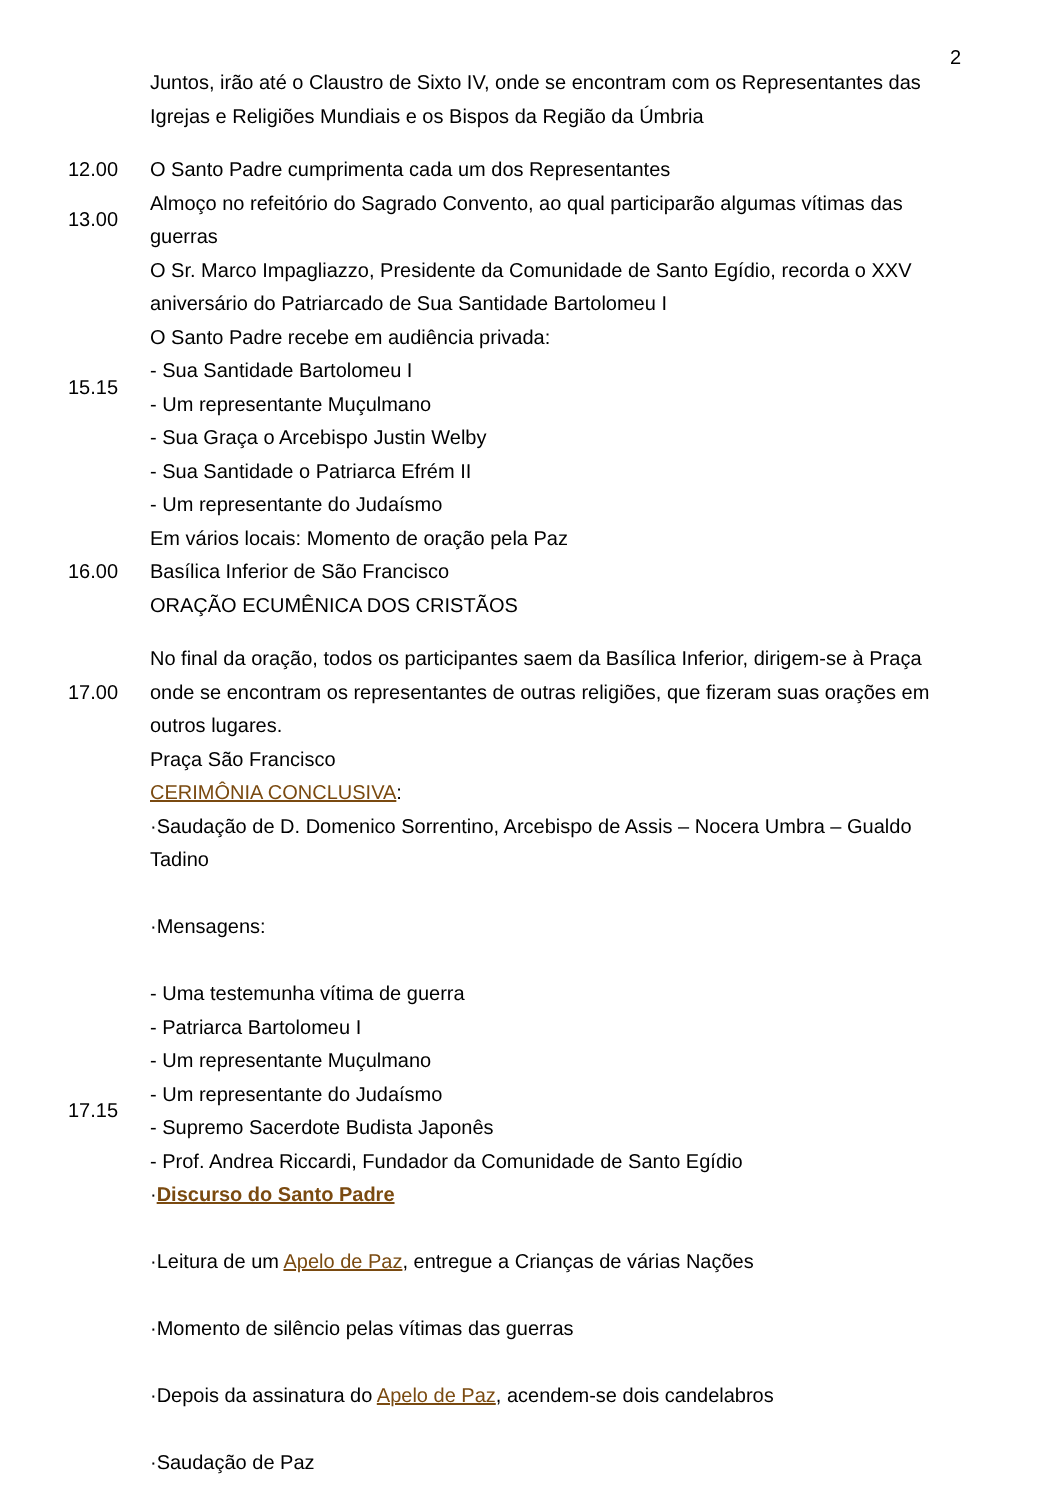2
| | Juntos, irão até o Claustro de Sixto IV, onde se encontram com os Representantes das Igrejas e Religiões Mundiais e os Bispos da Região da Úmbria |
| 12.00 | O Santo Padre cumprimenta cada um dos Representantes |
| 13.00 | Almoço no refeitório do Sagrado Convento, ao qual participarão algumas vítimas das guerras |
| 15.15 | O Sr. Marco Impagliazzo, Presidente da Comunidade de Santo Egídio, recorda o XXV aniversário do Patriarcado de Sua Santidade Bartolomeu I O Santo Padre recebe em audiência privada: - Sua Santidade Bartolomeu I - Um representante Muçulmano - Sua Graça o Arcebispo Justin Welby - Sua Santidade o Patriarca Efrém II - Um representante do Judaísmo |
| 16.00 | Em vários locais: Momento de oração pela Paz Basílica Inferior de São Francisco ORAÇÃO ECUMÊNICA DOS CRISTÃOS |
| 17.00 | No final da oração, todos os participantes saem da Basílica Inferior, dirigem-se à Praça onde se encontram os representantes de outras religiões, que fizeram suas orações em outros lugares. |
| 17.15 | Praça São Francisco CERIMÔNIA CONCLUSIVA : ·Saudação de D. Domenico Sorrentino, Arcebispo de Assis – Nocera Umbra – Gualdo Tadino ·Mensagens: - Uma testemunha vítima de guerra - Patriarca Bartolomeu I - Um representante Muçulmano - Um representante do Judaísmo - Supremo Sacerdote Budista Japonês - Prof. Andrea Riccardi, Fundador da Comunidade de Santo Egídio · Discurso do Santo Padre ·Leitura de um Apelo de Paz , entregue a Crianças de várias Nações ·Momento de silêncio pelas vítimas das guerras ·Depois da assinatura do Apelo de Paz , acendem-se dois candelabros ·Saudação de Paz |